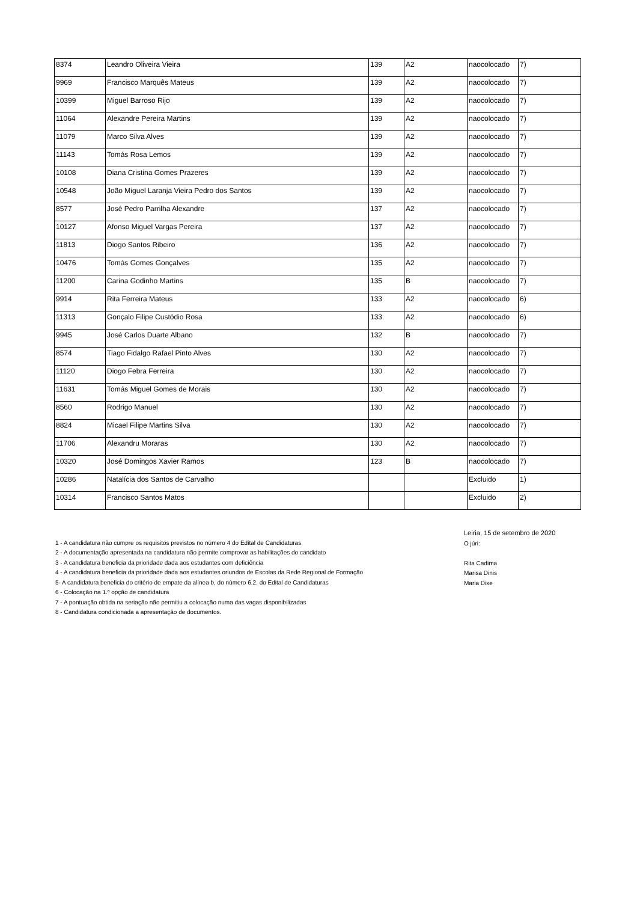| 8374 | Leandro Oliveira Vieira | 139 | A2 | naocolocado | 7) |
| 9969 | Francisco Marquês Mateus | 139 | A2 | naocolocado | 7) |
| 10399 | Miguel Barroso Rijo | 139 | A2 | naocolocado | 7) |
| 11064 | Alexandre Pereira Martins | 139 | A2 | naocolocado | 7) |
| 11079 | Marco Silva Alves | 139 | A2 | naocolocado | 7) |
| 11143 | Tomás Rosa Lemos | 139 | A2 | naocolocado | 7) |
| 10108 | Diana Cristina Gomes Prazeres | 139 | A2 | naocolocado | 7) |
| 10548 | João Miguel Laranja Vieira Pedro dos Santos | 139 | A2 | naocolocado | 7) |
| 8577 | José Pedro Parrilha Alexandre | 137 | A2 | naocolocado | 7) |
| 10127 | Afonso Miguel Vargas Pereira | 137 | A2 | naocolocado | 7) |
| 11813 | Diogo Santos Ribeiro | 136 | A2 | naocolocado | 7) |
| 10476 | Tomás Gomes Gonçalves | 135 | A2 | naocolocado | 7) |
| 11200 | Carina Godinho Martins | 135 | B | naocolocado | 7) |
| 9914 | Rita Ferreira Mateus | 133 | A2 | naocolocado | 6) |
| 11313 | Gonçalo Filipe Custódio Rosa | 133 | A2 | naocolocado | 6) |
| 9945 | José Carlos Duarte Albano | 132 | B | naocolocado | 7) |
| 8574 | Tiago Fidalgo Rafael Pinto Alves | 130 | A2 | naocolocado | 7) |
| 11120 | Diogo Febra Ferreira | 130 | A2 | naocolocado | 7) |
| 11631 | Tomás Miguel Gomes de Morais | 130 | A2 | naocolocado | 7) |
| 8560 | Rodrigo Manuel | 130 | A2 | naocolocado | 7) |
| 8824 | Micael Filipe Martins Silva | 130 | A2 | naocolocado | 7) |
| 11706 | Alexandru Moraras | 130 | A2 | naocolocado | 7) |
| 10320 | José Domingos Xavier Ramos | 123 | B | naocolocado | 7) |
| 10286 | Natalícia dos Santos de Carvalho | | | Excluido | 1) |
| 10314 | Francisco Santos Matos | | | Excluido | 2) |
1 - A candidatura não cumpre os requisitos previstos no número 4 do Edital de Candidaturas
2 - A documentação apresentada na candidatura não permite comprovar as habilitações do candidato
3 - A candidatura beneficia da prioridade dada aos estudantes com deficiência
4 - A candidatura beneficia da prioridade dada aos estudantes oriundos de Escolas da Rede Regional de Formação
5- A candidatura beneficia do critério de empate da alínea b, do número 6.2. do Edital de Candidaturas
6 - Colocação na 1.ª opção de candidatura
7 - A pontuação obtida na seriação não permitiu a colocação numa das vagas disponibilizadas
8 - Candidatura condicionada a apresentação de documentos.
Leiria, 15 de setembro de 2020
O júri:
Rita Cadima
Marisa Dinis
Maria Dixe